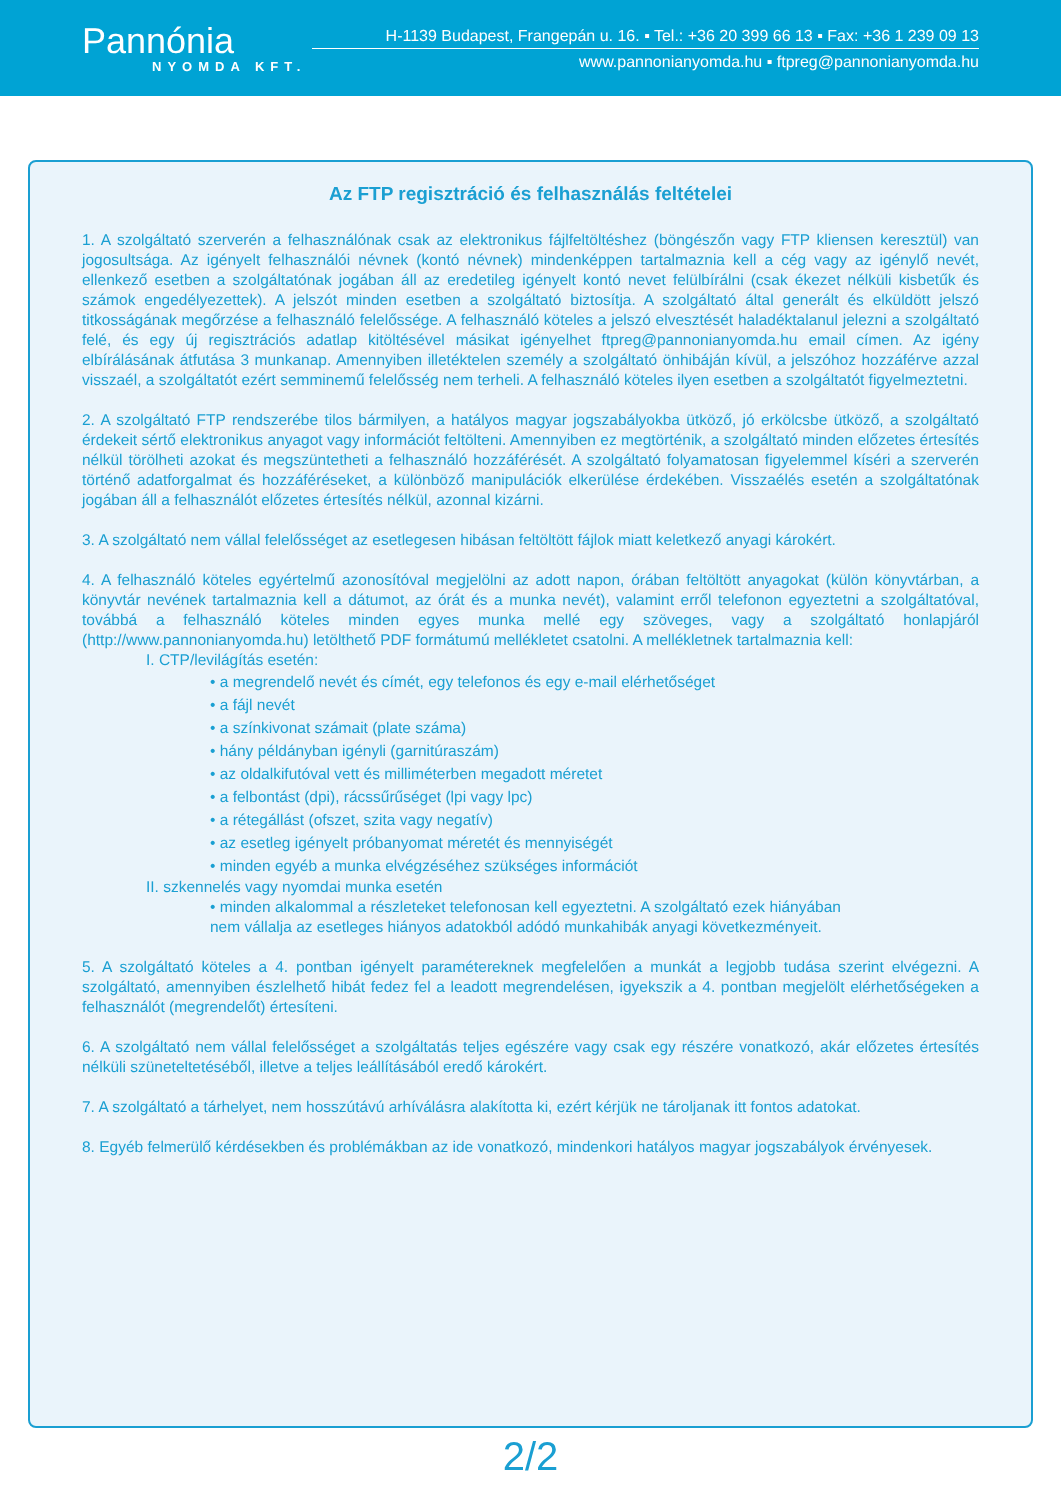Pannónia
NYOMDA KFT.
H-1139 Budapest, Frangepán u. 16. ▪ Tel.: +36 20 399 66 13 ▪ Fax: +36 1 239 09 13
www.pannonianyomda.hu ▪ ftpreg@pannonianyomda.hu
Az FTP regisztráció és felhasználás feltételei
1. A szolgáltató szerverén a felhasználónak csak az elektronikus fájlfeltöltéshez (böngészőn vagy FTP kliensen keresztül) van jogosultsága. Az igényelt felhasználói névnek (kontó névnek) mindenképpen tartalmaznia kell a cég vagy az igénylő nevét, ellenkező esetben a szolgáltatónak jogában áll az eredetileg igényelt kontó nevet felülbírálni (csak ékezet nélküli kisbetűk és számok engedélyezettek). A jelszót minden esetben a szolgáltató biztosítja. A szolgáltató által generált és elküldött jelszó titkosságának megőrzése a felhasználó felelőssége. A felhasználó köteles a jelszó elvesztését haladéktalanul jelezni a szolgáltató felé, és egy új regisztrációs adatlap kitöltésével másikat igényelhet ftpreg@pannonianyomda.hu email címen. Az igény elbírálásának átfutása 3 munkanap. Amennyiben illetéktelen személy a szolgáltató önhibáján kívül, a jelszóhoz hozzáférve azzal visszaél, a szolgáltatót ezért semminemű felelősség nem terheli. A felhasználó köteles ilyen esetben a szolgáltatót figyelmeztetni.
2. A szolgáltató FTP rendszerébe tilos bármilyen, a hatályos magyar jogszabályokba ütköző, jó erkölcsbe ütköző, a szolgáltató érdekeit sértő elektronikus anyagot vagy információt feltölteni. Amennyiben ez megtörténik, a szolgáltató minden előzetes értesítés nélkül törölheti azokat és megszüntetheti a felhasználó hozzáférését. A szolgáltató folyamatosan figyelemmel kíséri a szerverén történő adatforgalmat és hozzáféréseket, a különböző manipulációk elkerülése érdekében. Visszaélés esetén a szolgáltatónak jogában áll a felhasználót előzetes értesítés nélkül, azonnal kizárni.
3. A szolgáltató nem vállal felelősséget az esetlegesen hibásan feltöltött fájlok miatt keletkező anyagi károkért.
4. A felhasználó köteles egyértelmű azonosítóval megjelölni az adott napon, órában feltöltött anyagokat (külön könyvtárban, a könyvtár nevének tartalmaznia kell a dátumot, az órát és a munka nevét), valamint erről telefonon egyeztetni a szolgáltatóval, továbbá a felhasználó köteles minden egyes munka mellé egy szöveges, vagy a szolgáltató honlapjáról (http://www.pannonianyomda.hu) letölthető PDF formátumú mellékletet csatolni. A mellékletnek tartalmaznia kell:
I. CTP/levilágítás esetén:
• a megrendelő nevét és címét, egy telefonos és egy e-mail elérhetőséget
• a fájl nevét
• a színkivonat számait (plate száma)
• hány példányban igényli (garnitúraszám)
• az oldalkifutóval vett és milliméterben megadott méretet
• a felbontást (dpi), rácssűrűséget (lpi vagy lpc)
• a rétegállást (ofszet, szita vagy negatív)
• az esetleg igényelt próbanyomat méretét és mennyiségét
• minden egyéb a munka elvégzéséhez szükséges információt
II. szkennelés vagy nyomdai munka esetén
• minden alkalommal a részleteket telefonosan kell egyeztetni. A szolgáltató ezek hiányában nem vállalja az esetleges hiányos adatokból adódó munkahibák anyagi következményeit.
5. A szolgáltató köteles a 4. pontban igényelt paramétereknek megfelelően a munkát a legjobb tudása szerint elvégezni. A szolgáltató, amennyiben észlelhető hibát fedez fel a leadott megrendelésen, igyekszik a 4. pontban megjelölt elérhetőségeken a felhasználót (megrendelőt) értesíteni.
6. A szolgáltató nem vállal felelősséget a szolgáltatás teljes egészére vagy csak egy részére vonatkozó, akár előzetes értesítés nélküli szüneteltetéséből, illetve a teljes leállításából eredő károkért.
7. A szolgáltató a tárhelyet, nem hosszútávú arhíválásra alakította ki, ezért kérjük ne tároljanak itt fontos adatokat.
8. Egyéb felmerülő kérdésekben és problémákban az ide vonatkozó, mindenkori hatályos magyar jogszabályok érvényesek.
2/2